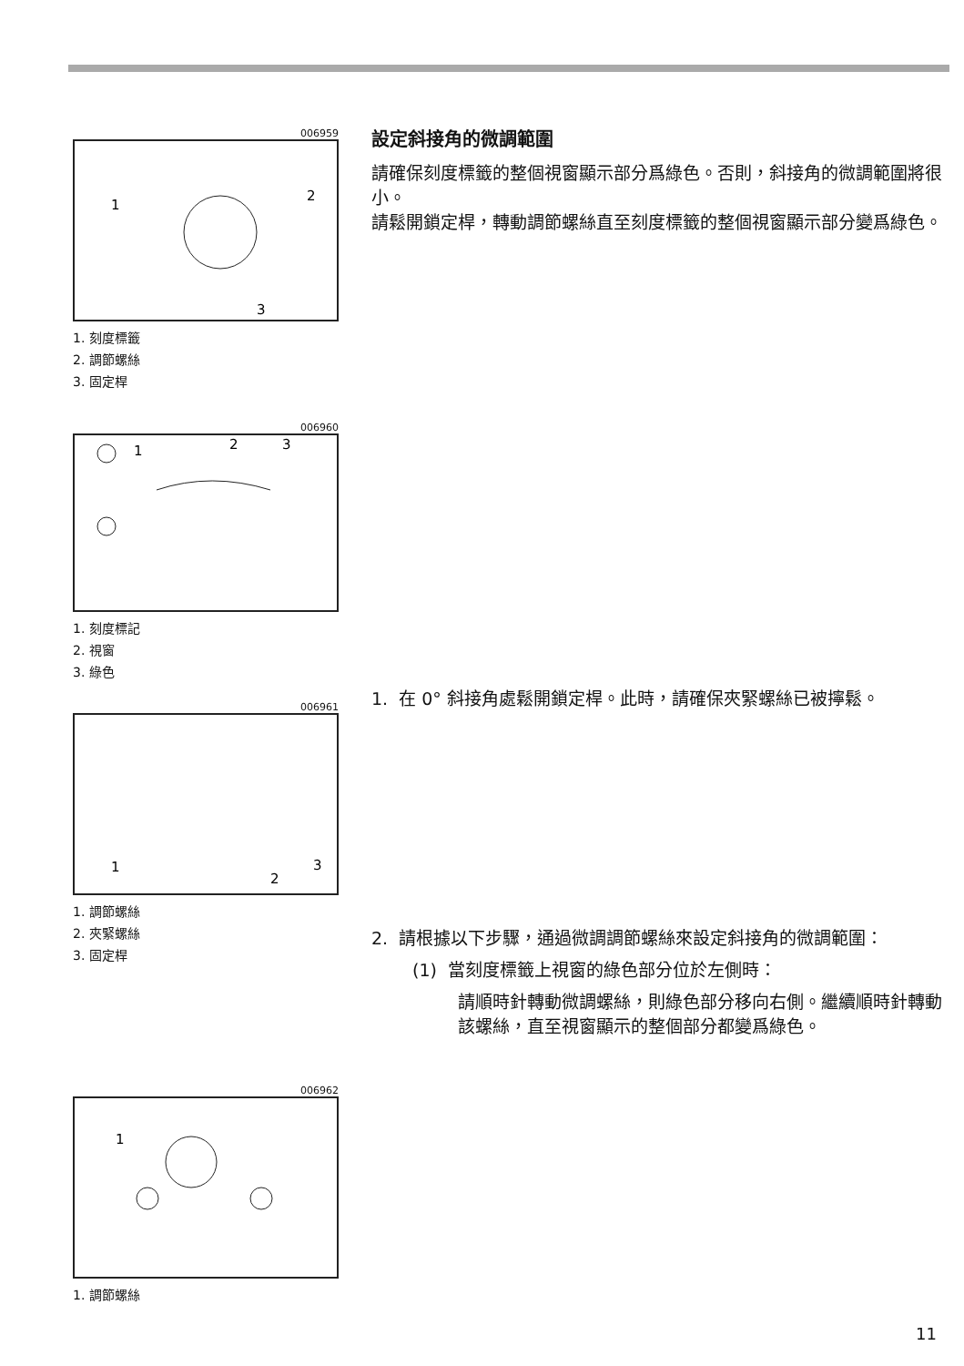006959
1
2
3
1. 刻度標籤
2. 調節螺絲
3. 固定桿
006960
1
2
3
1. 刻度標記
2. 視窗
3. 綠色
006961
1
2
3
1. 調節螺絲
2. 夾緊螺絲
3. 固定桿
006962
1
1. 調節螺絲
設定斜接角的微調範圍
請確保刻度標籤的整個視窗顯示部分爲綠色。否則，斜接角的微調範圍將很小。
請鬆開鎖定桿，轉動調節螺絲直至刻度標籤的整個視窗顯示部分變爲綠色。
1. 在 0° 斜接角處鬆開鎖定桿。此時，請確保夾緊螺絲已被擰鬆。
2. 請根據以下步驟，通過微調調節螺絲來設定斜接角的微調範圍：
(1) 當刻度標籤上視窗的綠色部分位於左側時：
請順時針轉動微調螺絲，則綠色部分移向右側。繼續順時針轉動該螺絲，直至視窗顯示的整個部分都變爲綠色。
11